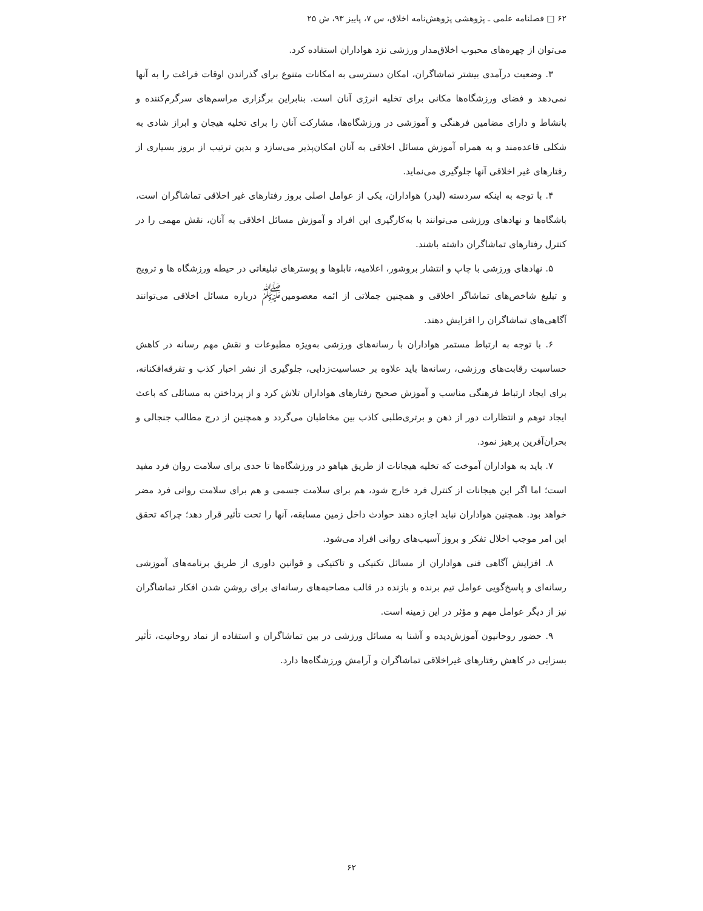۶۲ □ فصلنامه علمی ـ پژوهشی پژوهش‌نامه اخلاق، س ۷، پاییز ۹۳، ش ۲۵
می‌توان از چهره‌های محبوب اخلاق‌مدار ورزشی نزد هواداران استفاده کرد.
۳. وضعیت درآمدی بیشتر تماشاگران، امکان دسترسی به امکانات متنوع برای گذراندن اوقات فراغت را به آنها نمی‌دهد و فضای ورزشگاه‌ها مکانی برای تخلیه انرژی آنان است. بنابراین برگزاری مراسم‌های سرگرم‌کننده و بانشاط و دارای مضامین فرهنگی و آموزشی در ورزشگاه‌ها، مشارکت آنان را برای تخلیه هیجان و ابراز شادی به شکلی قاعده‌مند و به همراه آموزش مسائل اخلاقی به آنان امکان‌پذیر می‌سازد و بدین ترتیب از بروز بسیاری از رفتارهای غیر اخلاقی آنها جلوگیری می‌نماید.
۴. با توجه به اینکه سردسته (لیدر) هواداران، یکی از عوامل اصلی بروز رفتارهای غیر اخلاقی تماشاگران است، باشگاه‌ها و نهادهای ورزشی می‌توانند با به‌کارگیری این افراد و آموزش مسائل اخلاقی به آنان، نقش مهمی را در کنترل رفتارهای تماشاگران داشته باشند.
۵. نهادهای ورزشی با چاپ و انتشار بروشور، اعلامیه، تابلوها و پوسترهای تبلیغاتی در حیطه ورزشگاه ها و ترویج و تبلیغ شاخص‌های تماشاگر اخلاقی و همچنین جملاتی از ائمه معصومین<sup>ﷺ</sup> درباره مسائل اخلاقی می‌توانند آگاهی‌های تماشاگران را افزایش دهند.
۶. با توجه به ارتباط مستمر هواداران با رسانه‌های ورزشی به‌ویژه مطبوعات و نقش مهم رسانه در کاهش حساسیت رقابت‌های ورزشی، رسانه‌ها باید علاوه بر حساسیت‌زدایی، جلوگیری از نشر اخبار کذب و تفرقه‌افکنانه، برای ایجاد ارتباط فرهنگی مناسب و آموزش صحیح رفتارهای هواداران تلاش کرد و از پرداختن به مسائلی که باعث ایجاد توهم و انتظارات دور از ذهن و برتری‌طلبی کاذب بین مخاطبان می‌گردد و همچنین از درج مطالب جنجالی و بحران‌آفرین پرهیز نمود.
۷. باید به هواداران آموخت که تخلیه هیجانات از طریق هیاهو در ورزشگاه‌ها تا حدی برای سلامت روان فرد مفید است؛ اما اگر این هیجانات از کنترل فرد خارج شود، هم برای سلامت جسمی و هم برای سلامت روانی فرد مضر خواهد بود. همچنین هواداران نباید اجازه دهند حوادث داخل زمین مسابقه، آنها را تحت تأثیر قرار دهد؛ چراکه تحقق این امر موجب اخلال تفکر و بروز آسیب‌های روانی افراد می‌شود.
۸. افزایش آگاهی فنی هواداران از مسائل تکنیکی و تاکتیکی و قوانین داوری از طریق برنامه‌های آموزشی رسانه‌ای و پاسخ‌گویی عوامل تیم برنده و بازنده در قالب مصاحبه‌های رسانه‌ای برای روشن شدن افکار تماشاگران نیز از دیگر عوامل مهم و مؤثر در این زمینه است.
۹. حضور روحانیون آموزش‌دیده و آشنا به مسائل ورزشی در بین تماشاگران و استفاده از نماد روحانیت، تأثیر بسزایی در کاهش رفتارهای غیراخلاقی تماشاگران و آرامش ورزشگاه‌ها دارد.
۶۲